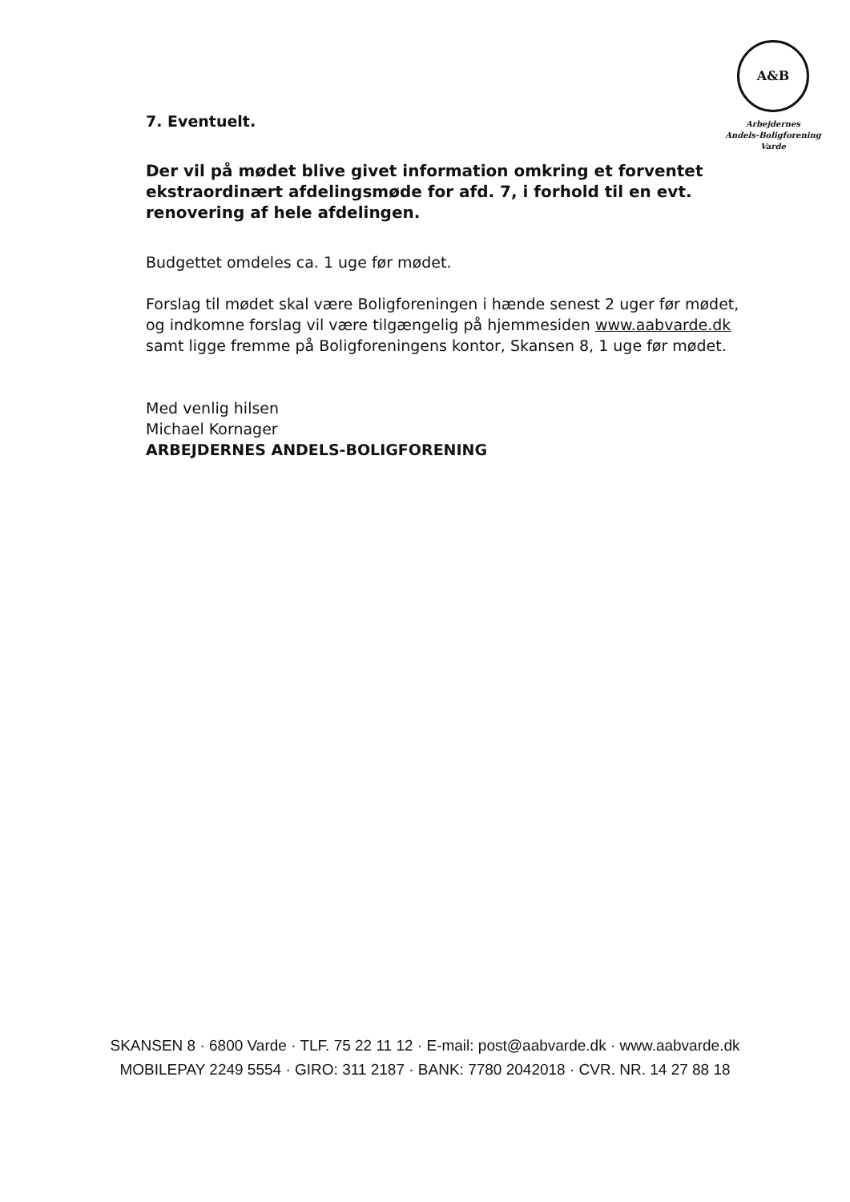A&B
Arbejdernes
Andels-Boligforening
Varde
7. Eventuelt.
Der vil på mødet blive givet information omkring et forventet ekstraordinært afdelingsmøde for afd. 7, i forhold til en evt. renovering af hele afdelingen.
Budgettet omdeles ca. 1 uge før mødet.
Forslag til mødet skal være Boligforeningen i hænde senest 2 uger før mødet, og indkomne forslag vil være tilgængelig på hjemmesiden www.aabvarde.dk samt ligge fremme på Boligforeningens kontor, Skansen 8, 1 uge før mødet.
Med venlig hilsen
Michael Kornager
ARBEJDERNES ANDELS-BOLIGFORENING
SKANSEN 8 · 6800 Varde · TLF. 75 22 11 12 · E-mail: post@aabvarde.dk · www.aabvarde.dk
MOBILEPAY 2249 5554 · GIRO: 311 2187 · BANK: 7780 2042018 · CVR. NR. 14 27 88 18